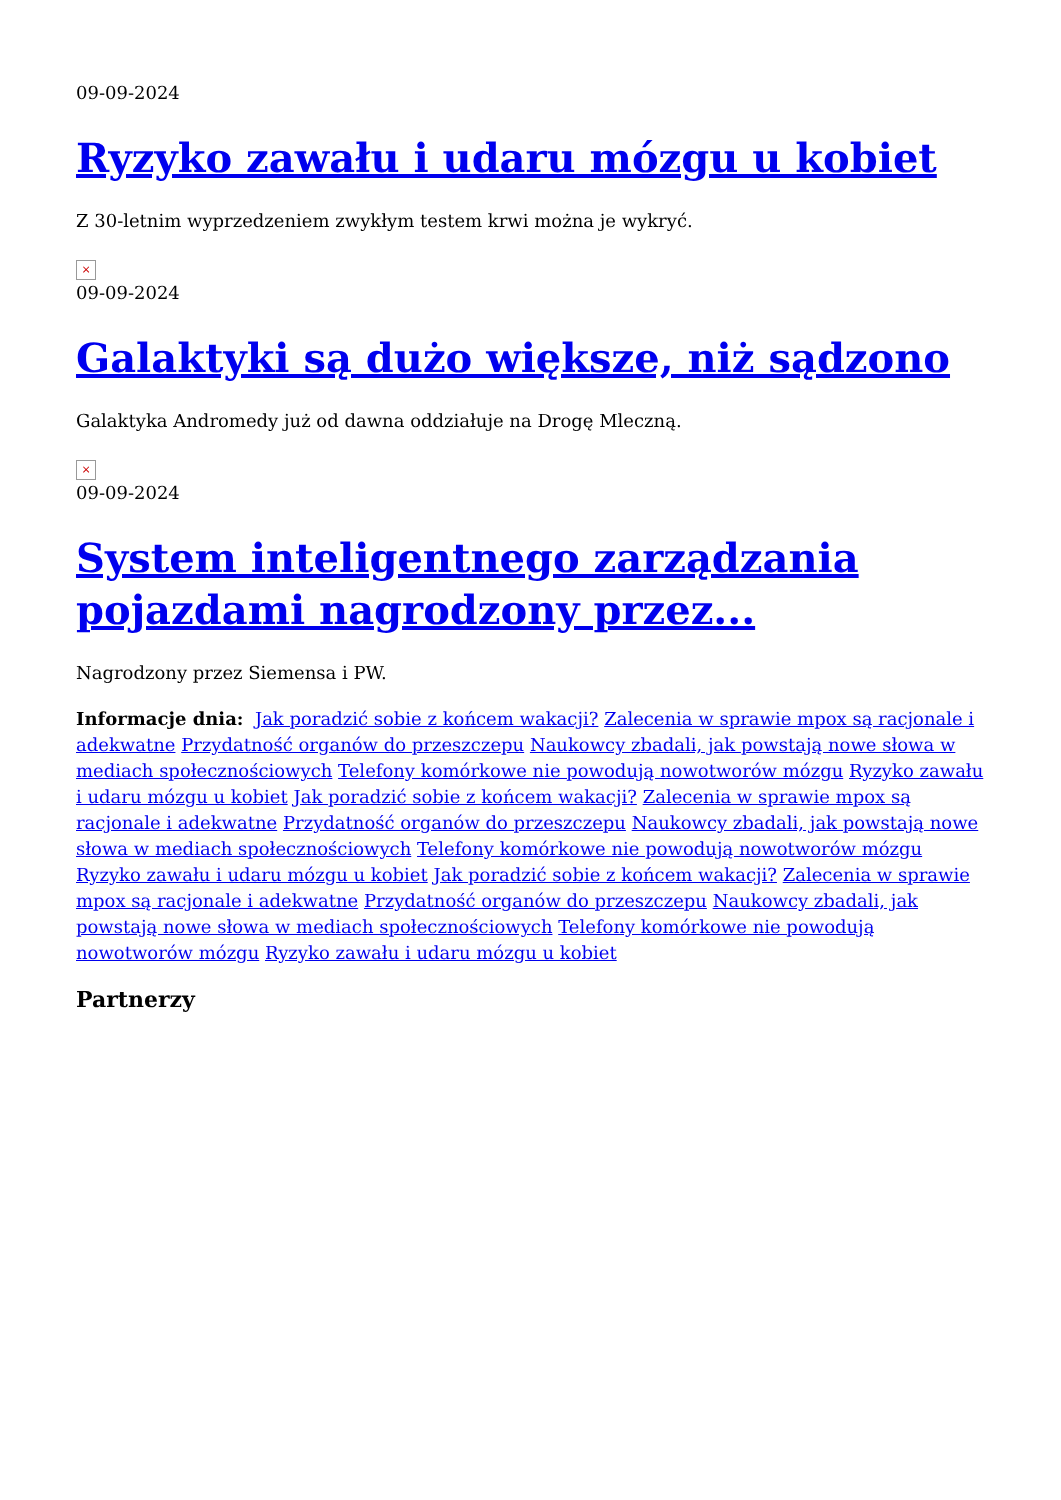09-09-2024
Ryzyko zawału i udaru mózgu u kobiet
Z 30-letnim wyprzedzeniem zwykłym testem krwi można je wykryć.
×
09-09-2024
Galaktyki są dużo większe, niż sądzono
Galaktyka Andromedy już od dawna oddziałuje na Drogę Mleczną.
×
09-09-2024
System inteligentnego zarządzania pojazdami nagrodzony przez...
Nagrodzony przez Siemensa i PW.
Informacje dnia: Jak poradzić sobie z końcem wakacji? Zalecenia w sprawie mpox są racjonale i adekwatne Przydatność organów do przeszczepu Naukowcy zbadali, jak powstają nowe słowa w mediach społecznościowych Telefony komórkowe nie powodują nowotworów mózgu Ryzyko zawału i udaru mózgu u kobiet Jak poradzić sobie z końcem wakacji? Zalecenia w sprawie mpox są racjonale i adekwatne Przydatność organów do przeszczepu Naukowcy zbadali, jak powstają nowe słowa w mediach społecznościowych Telefony komórkowe nie powodują nowotworów mózgu Ryzyko zawału i udaru mózgu u kobiet Jak poradzić sobie z końcem wakacji? Zalecenia w sprawie mpox są racjonale i adekwatne Przydatność organów do przeszczepu Naukowcy zbadali, jak powstają nowe słowa w mediach społecznościowych Telefony komórkowe nie powodują nowotworów mózgu Ryzyko zawału i udaru mózgu u kobiet
Partnerzy